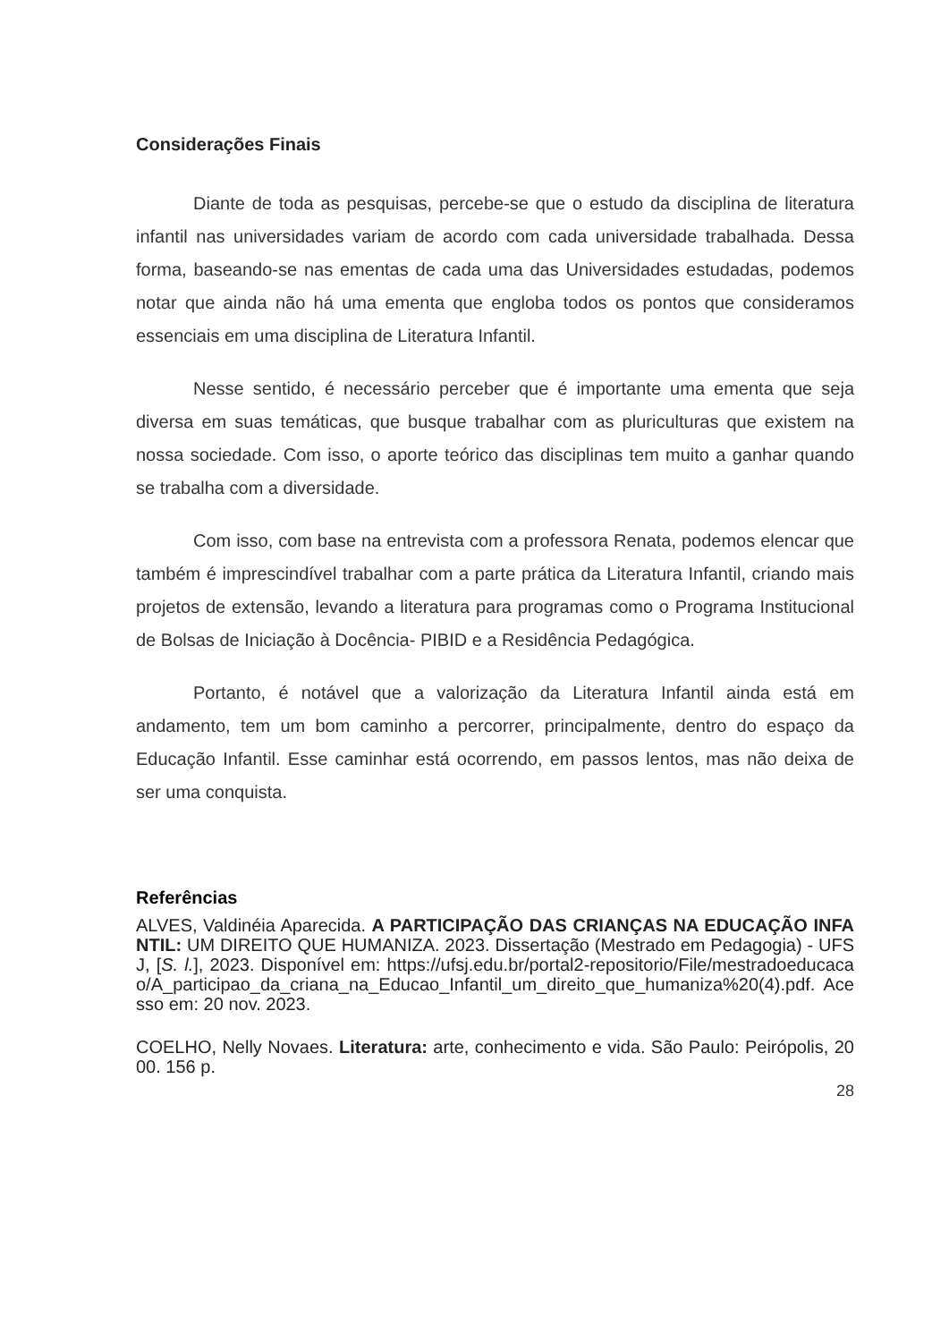Considerações Finais
Diante de toda as pesquisas, percebe-se que o estudo da disciplina de literatura infantil nas universidades variam de acordo com cada universidade trabalhada. Dessa forma, baseando-se nas ementas de cada uma das Universidades estudadas, podemos notar que ainda não há uma ementa que engloba todos os pontos que consideramos essenciais em uma disciplina de Literatura Infantil.
Nesse sentido, é necessário perceber que é importante uma ementa que seja diversa em suas temáticas, que busque trabalhar com as pluriculturas que existem na nossa sociedade. Com isso, o aporte teórico das disciplinas tem muito a ganhar quando se trabalha com a diversidade.
Com isso, com base na entrevista com a professora Renata, podemos elencar que também é imprescindível trabalhar com a parte prática da Literatura Infantil, criando mais projetos de extensão, levando a literatura para programas como o Programa Institucional de Bolsas de Iniciação à Docência- PIBID e a Residência Pedagógica.
Portanto, é notável que a valorização da Literatura Infantil ainda está em andamento, tem um bom caminho a percorrer, principalmente, dentro do espaço da Educação Infantil. Esse caminhar está ocorrendo, em passos lentos, mas não deixa de ser uma conquista.
Referências
ALVES, Valdinéia Aparecida. A PARTICIPAÇÃO DAS CRIANÇAS NA EDUCAÇÃO INFANTIL: UM DIREITO QUE HUMANIZA. 2023. Dissertação (Mestrado em Pedagogia) - UFSJ, [S. l.], 2023. Disponível em: https://ufsj.edu.br/portal2-repositorio/File/mestradoeducacao/A_participao_da_criana_na_Educao_Infantil_um_direito_que_humaniza%20(4).pdf. Acesso em: 20 nov. 2023.
COELHO, Nelly Novaes. Literatura: arte, conhecimento e vida. São Paulo: Peirópolis, 2000. 156 p.
28